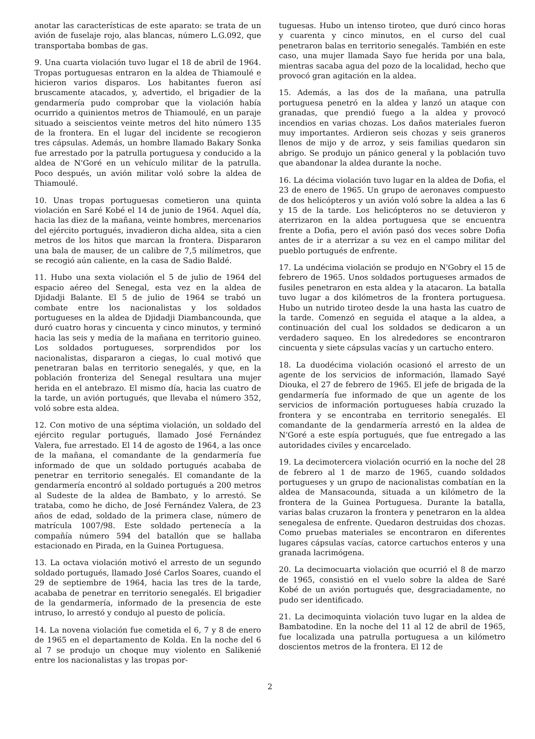anotar las características de este aparato: se trata de un avión de fuselaje rojo, alas blancas, número L.G.092, que transportaba bombas de gas.
9. Una cuarta violación tuvo lugar el 18 de abril de 1964. Tropas portuguesas entraron en la aldea de Thiamoulé e hicieron varios disparos. Los habitantes fueron así bruscamente atacados, y, advertido, el brigadier de la gendarmería pudo comprobar que la violación había ocurrido a quinientos metros de Thiamoulé, en un paraje situado a seiscientos veinte metros del hito número 135 de la frontera. En el lugar del incidente se recogieron tres cápsulas. Además, un hombre llamado Bakary Sonka fue arrestado por la patrulla portuguesa y conducido a la aldea de N'Goré en un vehículo militar de la patrulla. Poco después, un avión militar voló sobre la aldea de Thiamoulé.
10. Unas tropas portuguesas cometieron una quinta violación en Saré Kobé el 14 de junio de 1964. Aquel día, hacia las diez de la mañana, veinte hombres, mercenarios del ejército portugués, invadieron dicha aldea, sita a cien metros de los hitos que marcan la frontera. Dispararon una bala de mauser, de un calibre de 7,5 milímetros, que se recogió aún caliente, en la casa de Sadio Baldé.
11. Hubo una sexta violación el 5 de julio de 1964 del espacio aéreo del Senegal, esta vez en la aldea de Djidadji Balante. El 5 de julio de 1964 se trabó un combate entre los nacionalistas y los soldados portugueses en la aldea de Djidadji Diambancounda, que duró cuatro horas y cincuenta y cinco minutos, y terminó hacia las seis y media de la mañana en territorio guineo. Los soldados portugueses, sorprendidos por los nacionalistas, dispararon a ciegas, lo cual motivó que penetraran balas en territorio senegalés, y que, en la población fronteriza del Senegal resultara una mujer herida en el antebrazo. El mismo día, hacia las cuatro de la tarde, un avión portugués, que llevaba el número 352, voló sobre esta aldea.
12. Con motivo de una séptima violación, un soldado del ejército regular portugués, llamado José Fernández Valera, fue arrestado. El 14 de agosto de 1964, a las once de la mañana, el comandante de la gendarmería fue informado de que un soldado portugués acababa de penetrar en territorio senegalés. El comandante de la gendarmería encontró al soldado portugués a 200 metros al Sudeste de la aldea de Bambato, y lo arrestó. Se trataba, como he dicho, de José Fernández Valera, de 23 años de edad, soldado de la primera clase, número de matrícula 1007/98. Este soldado pertenecía a la compañía número 594 del batallón que se hallaba estacionado en Pirada, en la Guinea Portuguesa.
13. La octava violación motivó el arresto de un segundo soldado portugués, llamado José Carlos Soares, cuando el 29 de septiembre de 1964, hacia las tres de la tarde, acababa de penetrar en territorio senegalés. El brigadier de la gendarmería, informado de la presencia de este intruso, lo arrestó y condujo al puesto de policía.
14. La novena violación fue cometida el 6, 7 y 8 de enero de 1965 en el departamento de Kolda. En la noche del 6 al 7 se produjo un choque muy violento en Salikenié entre los nacionalistas y las tropas por-
tuguesas. Hubo un intenso tiroteo, que duró cinco horas y cuarenta y cinco minutos, en el curso del cual penetraron balas en territorio senegalés. También en este caso, una mujer llamada Sayo fue herida por una bala, mientras sacaba agua del pozo de la localidad, hecho que provocó gran agitación en la aldea.
15. Además, a las dos de la mañana, una patrulla portuguesa penetró en la aldea y lanzó un ataque con granadas, que prendió fuego a la aldea y provocó incendios en varias chozas. Los daños materiales fueron muy importantes. Ardieron seis chozas y seis graneros llenos de mijo y de arroz, y seis familias quedaron sin abrigo. Se produjo un pánico general y la población tuvo que abandonar la aldea durante la noche.
16. La décima violación tuvo lugar en la aldea de Dofia, el 23 de enero de 1965. Un grupo de aeronaves compuesto de dos helicópteros y un avión voló sobre la aldea a las 6 y 15 de la tarde. Los helicópteros no se detuvieron y aterrizaron en la aldea portuguesa que se encuentra frente a Dofia, pero el avión pasó dos veces sobre Dofia antes de ir a aterrizar a su vez en el campo militar del pueblo portugués de enfrente.
17. La undécima violación se produjo en N'Gobry el 15 de febrero de 1965. Unos soldados portugueses armados de fusiles penetraron en esta aldea y la atacaron. La batalla tuvo lugar a dos kilómetros de la frontera portuguesa. Hubo un nutrido tiroteo desde la una hasta las cuatro de la tarde. Comenzó en seguida el ataque a la aldea, a continuación del cual los soldados se dedicaron a un verdadero saqueo. En los alrededores se encontraron cincuenta y siete cápsulas vacías y un cartucho entero.
18. La duodécima violación ocasionó el arresto de un agente de los servicios de información, llamado Sayé Diouka, el 27 de febrero de 1965. El jefe de brigada de la gendarmería fue informado de que un agente de los servicios de información portugueses había cruzado la frontera y se encontraba en territorio senegalés. El comandante de la gendarmería arrestó en la aldea de N'Goré a este espía portugués, que fue entregado a las autoridades civiles y encarcelado.
19. La decimotercera violación ocurrió en la noche del 28 de febrero al 1 de marzo de 1965, cuando soldados portugueses y un grupo de nacionalistas combatían en la aldea de Mansacounda, situada a un kilómetro de la frontera de la Guinea Portuguesa. Durante la batalla, varias balas cruzaron la frontera y penetraron en la aldea senegalesa de enfrente. Quedaron destruidas dos chozas. Como pruebas materiales se encontraron en diferentes lugares cápsulas vacías, catorce cartuchos enteros y una granada lacrimógena.
20. La decimocuarta violación que ocurrió el 8 de marzo de 1965, consistió en el vuelo sobre la aldea de Saré Kobé de un avión portugués que, desgraciadamente, no pudo ser identificado.
21. La decimoquinta violación tuvo lugar en la aldea de Bambatodine. En la noche del 11 al 12 de abril de 1965, fue localizada una patrulla portuguesa a un kilómetro doscientos metros de la frontera. El 12 de
2